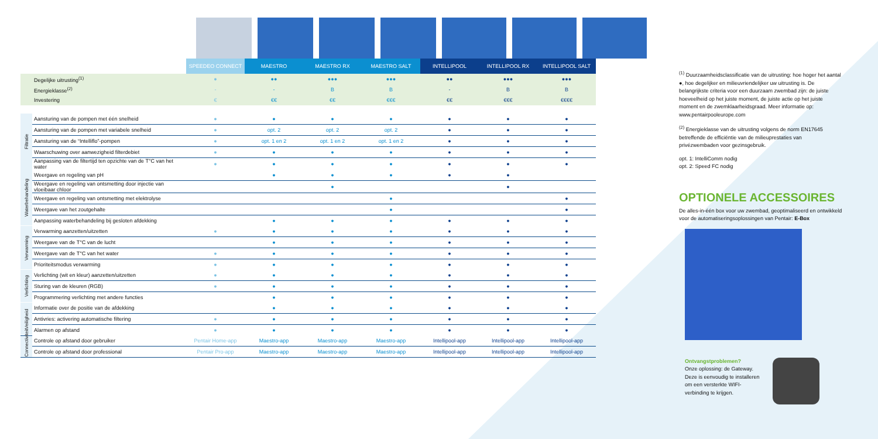| | | SPEEDEO CONNECT | MAESTRO | MAESTRO RX | MAESTRO SALT | INTELLIPOOL | INTELLIPOOL RX | INTELLIPOOL SALT |
| --- | --- | --- | --- | --- | --- | --- | --- | --- |
| | Degelijke uitrusting<sup>(1)</sup> | ● | ●● | ●●● | ●●● | ●● | ●●● | ●●● |
| | Energieklasse<sup>(2)</sup> | - | - | B | B | - | B | B |
| | Investering | € | €€ | €€ | €€€ | €€ | €€€ | €€€€ |
| Filtratie | Aansturing van de pompen met één snelheid | ● | ● | ● | ● | ● | ● | ● |
| | Aansturing van de pompen met variabele snelheid | ● | opt. 2 | opt. 2 | opt. 2 | ● | ● | ● |
| | Aansturing van de “Intelliflo”-pompen | ● | opt. 1 en 2 | opt. 1 en 2 | opt. 1 en 2 | ● | ● | ● |
| | Waarschuwing over aanwezigheid filterdebiet | ● | ● | ● | ● | ● | ● | ● |
| | Aanpassing van de filtertijd ten opzichte van de T°C van het water | ● | ● | ● | ● | ● | ● | ● |
| Waterbehandeling | Weergave en regeling van pH | | ● | ● | ● | ● | ● | |
| | Weergave en regeling van ontsmetting door injectie van vloeibaar chloor | | | ● | | | ● | |
| | Weergave en regeling van ontsmetting met elektrolyse | | | | ● | | | ● |
| | Weergave van het zoutgehalte | | | | ● | | | ● |
| | Aanpassing waterbehandeling bij gesloten afdekking | | ● | ● | ● | ● | ● | ● |
| Verwarming | Verwarming aanzetten/uitzetten | ● | ● | ● | ● | ● | ● | ● |
| | Weergave van de T°C van de lucht | | ● | ● | ● | ● | ● | ● |
| | Weergave van de T°C van het water | ● | ● | ● | ● | ● | ● | ● |
| | Prioriteitsmodus verwarming | ● | ● | ● | ● | ● | ● | ● |
| Verlichting | Verlichting (wit en kleur) aanzetten/uitzetten | ● | ● | ● | ● | ● | ● | ● |
| | Sturing van de kleuren (RGB) | ● | ● | ● | ● | ● | ● | ● |
| | Programmering verlichting met andere functies | | ● | ● | ● | ● | ● | ● |
| Veiligheid | Informatie over de positie van de afdekking | | ● | ● | ● | ● | ● | ● |
| | Antivries: activering automatische filtering | ● | ● | ● | ● | ● | ● | ● |
| | Alarmen op afstand | ● | ● | ● | ● | ● | ● | ● |
| Connectiviteit | Controle op afstand door gebruiker | Pentair Home-app | Maestro-app | Maestro-app | Maestro-app | Intellipool-app | Intellipool-app | Intellipool-app |
| | Controle op afstand door professional | Pentair Pro-app | Maestro-app | Maestro-app | Maestro-app | Intellipool-app | Intellipool-app | Intellipool-app |
<sup>(1)</sup> Duurzaamheidsclassificatie van de uitrusting: hoe hoger het aantal ●, hoe degelijker en milieuvriendelijker uw uitrusting is. De belangrijkste criteria voor een duurzaam zwembad zijn: de juiste hoeveelheid op het juiste moment, de juiste actie op het juiste moment en de zwemklaarheidsgraad. Meer informatie op: www.pentairpooleurope.com
<sup>(2)</sup> Energieklasse van de uitrusting volgens de norm EN17645 betreffende de efficiëntie van de milieuprestaties van privézwembaden voor gezinsgebruik.
opt. 1: IntelliComm nodig
opt. 2: Speed FC nodig
OPTIONELE ACCESSOIRES
De alles-in-één box voor uw zwembad, geoptimaliseerd en ontwikkeld voor de automatiseringsoplossingen van Pentair: E-Box
Ontvangstproblemen?
Onze oplossing: de Gateway. Deze is eenvoudig te installeren om een versterkte WIFI-verbinding te krijgen.